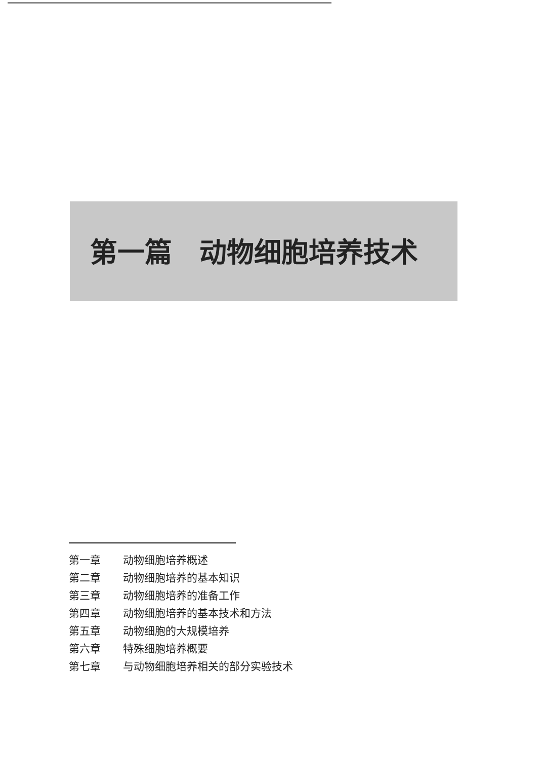第一篇　动物细胞培养技术
第一章 动物细胞培养概述
第二章 动物细胞培养的基本知识
第三章 动物细胞培养的准备工作
第四章 动物细胞培养的基本技术和方法
第五章 动物细胞的大规模培养
第六章 特殊细胞培养概要
第七章 与动物细胞培养相关的部分实验技术